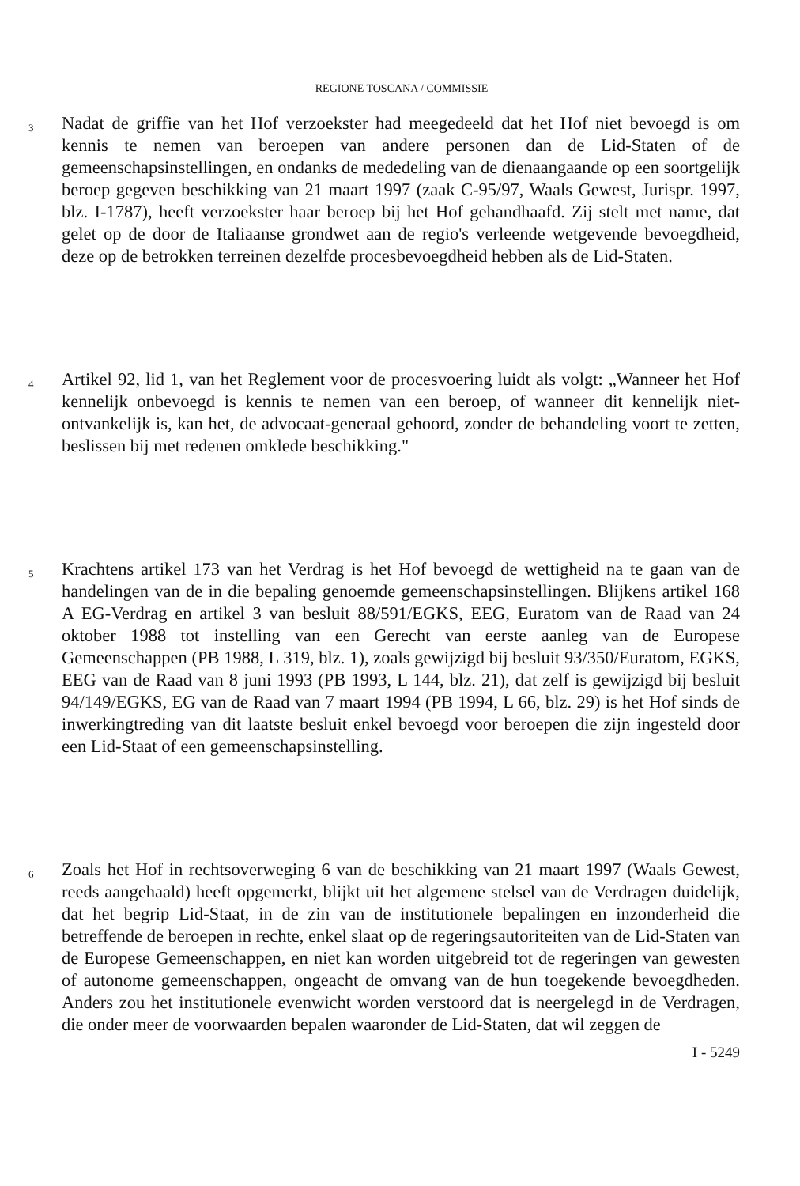REGIONE TOSCANA / COMMISSIE
3
Nadat de griffie van het Hof verzoekster had meegedeeld dat het Hof niet bevoegd is om kennis te nemen van beroepen van andere personen dan de Lid-Staten of de gemeenschapsinstellingen, en ondanks de mededeling van de dienaangaande op een soortgelijk beroep gegeven beschikking van 21 maart 1997 (zaak C-95/97, Waals Gewest, Jurispr. 1997, blz. I-1787), heeft verzoekster haar beroep bij het Hof gehandhaafd. Zij stelt met name, dat gelet op de door de Italiaanse grondwet aan de regio's verleende wetgevende bevoegdheid, deze op de betrokken terreinen dezelfde procesbevoegdheid hebben als de Lid-Staten.
4
Artikel 92, lid 1, van het Reglement voor de procesvoering luidt als volgt: „Wanneer het Hof kennelijk onbevoegd is kennis te nemen van een beroep, of wanneer dit kennelijk niet-ontvankelijk is, kan het, de advocaat-generaal gehoord, zonder de behandeling voort te zetten, beslissen bij met redenen omklede beschikking."
5
Krachtens artikel 173 van het Verdrag is het Hof bevoegd de wettigheid na te gaan van de handelingen van de in die bepaling genoemde gemeenschapsinstellingen. Blijkens artikel 168 A EG-Verdrag en artikel 3 van besluit 88/591/EGKS, EEG, Euratom van de Raad van 24 oktober 1988 tot instelling van een Gerecht van eerste aanleg van de Europese Gemeenschappen (PB 1988, L 319, blz. 1), zoals gewijzigd bij besluit 93/350/Euratom, EGKS, EEG van de Raad van 8 juni 1993 (PB 1993, L 144, blz. 21), dat zelf is gewijzigd bij besluit 94/149/EGKS, EG van de Raad van 7 maart 1994 (PB 1994, L 66, blz. 29) is het Hof sinds de inwerkingtreding van dit laatste besluit enkel bevoegd voor beroepen die zijn ingesteld door een Lid-Staat of een gemeenschapsinstelling.
6
Zoals het Hof in rechtsoverweging 6 van de beschikking van 21 maart 1997 (Waals Gewest, reeds aangehaald) heeft opgemerkt, blijkt uit het algemene stelsel van de Verdragen duidelijk, dat het begrip Lid-Staat, in de zin van de institutionele bepalingen en inzonderheid die betreffende de beroepen in rechte, enkel slaat op de regeringsautoriteiten van de Lid-Staten van de Europese Gemeenschappen, en niet kan worden uitgebreid tot de regeringen van gewesten of autonome gemeenschappen, ongeacht de omvang van de hun toegekende bevoegdheden. Anders zou het institutionele evenwicht worden verstoord dat is neergelegd in de Verdragen, die onder meer de voorwaarden bepalen waaronder de Lid-Staten, dat wil zeggen de
I - 5249